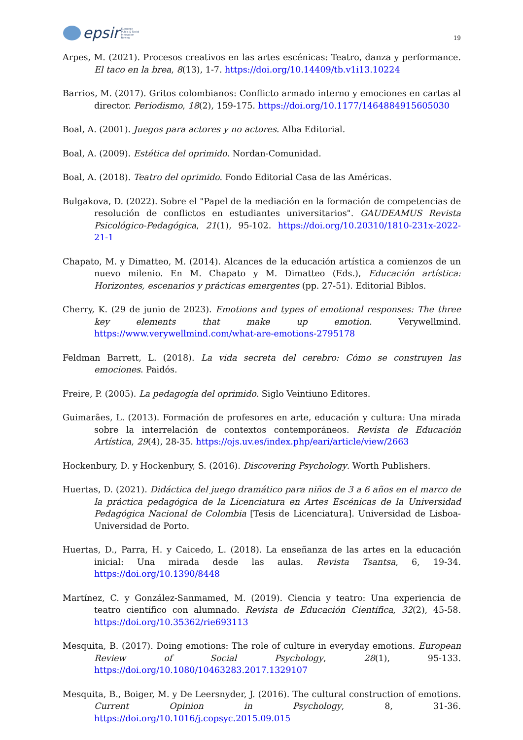epsir European
Public & Social
Innovation
Review
19
Arpes, M. (2021). Procesos creativos en las artes escénicas: Teatro, danza y performance. El taco en la brea, 8(13), 1-7. https://doi.org/10.14409/tb.v1i13.10224
Barrios, M. (2017). Gritos colombianos: Conflicto armado interno y emociones en cartas al director. Periodismo, 18(2), 159-175. https://doi.org/10.1177/1464884915605030
Boal, A. (2001). Juegos para actores y no actores. Alba Editorial.
Boal, A. (2009). Estética del oprimido. Nordan-Comunidad.
Boal, A. (2018). Teatro del oprimido. Fondo Editorial Casa de las Américas.
Bulgakova, D. (2022). Sobre el "Papel de la mediación en la formación de competencias de resolución de conflictos en estudiantes universitarios". GAUDEAMUS Revista Psicológico-Pedagógica, 21(1), 95-102. https://doi.org/10.20310/1810-231x-2022-21-1
Chapato, M. y Dimatteo, M. (2014). Alcances de la educación artística a comienzos de un nuevo milenio. En M. Chapato y M. Dimatteo (Eds.), Educación artística: Horizontes, escenarios y prácticas emergentes (pp. 27-51). Editorial Biblos.
Cherry, K. (29 de junio de 2023). Emotions and types of emotional responses: The three key elements that make up emotion. Verywellmind. https://www.verywellmind.com/what-are-emotions-2795178
Feldman Barrett, L. (2018). La vida secreta del cerebro: Cómo se construyen las emociones. Paidós.
Freire, P. (2005). La pedagogía del oprimido. Siglo Veintiuno Editores.
Guimarães, L. (2013). Formación de profesores en arte, educación y cultura: Una mirada sobre la interrelación de contextos contemporáneos. Revista de Educación Artística, 29(4), 28-35. https://ojs.uv.es/index.php/eari/article/view/2663
Hockenbury, D. y Hockenbury, S. (2016). Discovering Psychology. Worth Publishers.
Huertas, D. (2021). Didáctica del juego dramático para niños de 3 a 6 años en el marco de la práctica pedagógica de la Licenciatura en Artes Escénicas de la Universidad Pedagógica Nacional de Colombia [Tesis de Licenciatura]. Universidad de Lisboa-Universidad de Porto.
Huertas, D., Parra, H. y Caicedo, L. (2018). La enseñanza de las artes en la educación inicial: Una mirada desde las aulas. Revista Tsantsa, 6, 19-34. https://doi.org/10.1390/8448
Martínez, C. y González-Sanmamed, M. (2019). Ciencia y teatro: Una experiencia de teatro científico con alumnado. Revista de Educación Científica, 32(2), 45-58. https://doi.org/10.35362/rie693113
Mesquita, B. (2017). Doing emotions: The role of culture in everyday emotions. European Review of Social Psychology, 28(1), 95-133. https://doi.org/10.1080/10463283.2017.1329107
Mesquita, B., Boiger, M. y De Leersnyder, J. (2016). The cultural construction of emotions. Current Opinion in Psychology, 8, 31-36. https://doi.org/10.1016/j.copsyc.2015.09.015